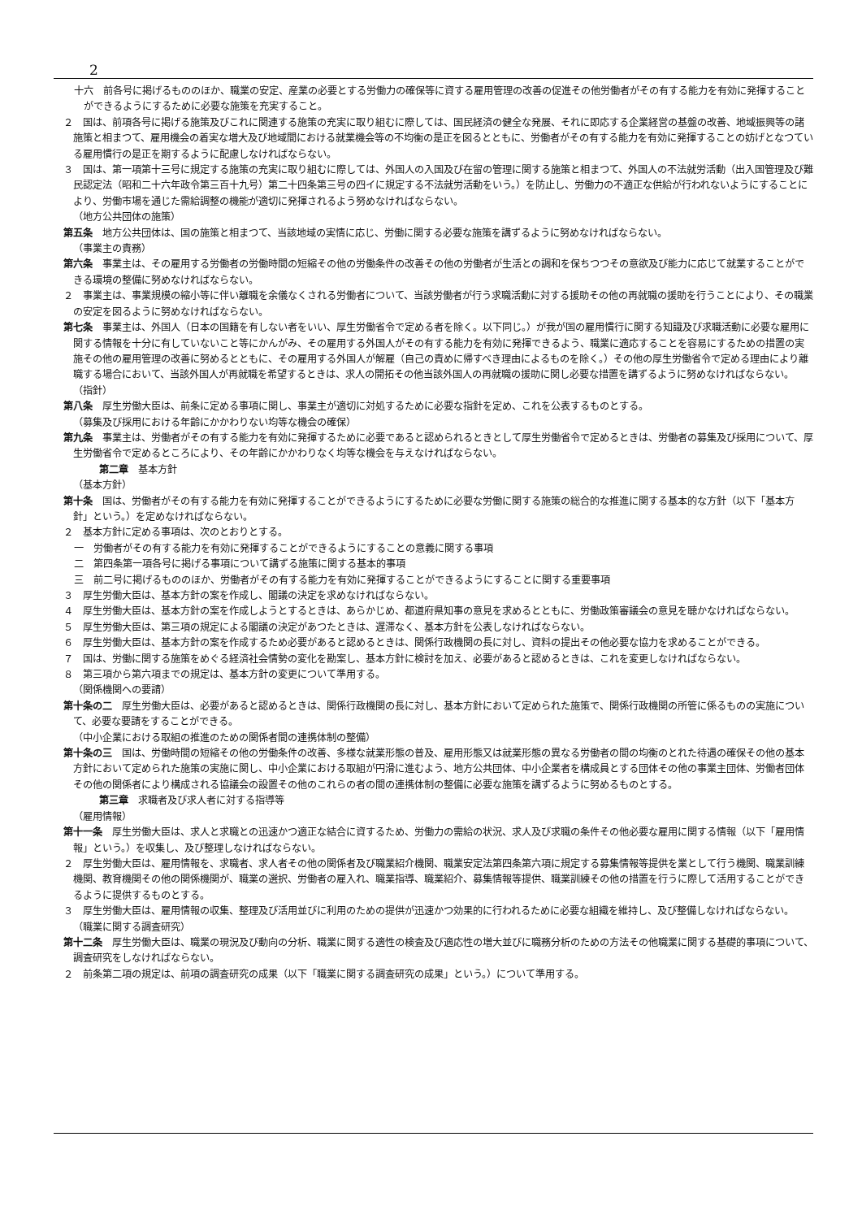2
十六　前各号に掲げるもののほか、職業の安定、産業の必要とする労働力の確保等に資する雇用管理の改善の促進その他労働者がその有する能力を有効に発揮することができるようにするために必要な施策を充実すること。
２　国は、前項各号に掲げる施策及びこれに関連する施策の充実に取り組むに際しては、国民経済の健全な発展、それに即応する企業経営の基盤の改善、地域振興等の諸施策と相まつて、雇用機会の着実な増大及び地域間における就業機会等の不均衡の是正を図るとともに、労働者がその有する能力を有効に発揮することの妨げとなつている雇用慣行の是正を期するように配慮しなければならない。
３　国は、第一項第十三号に規定する施策の充実に取り組むに際しては、外国人の入国及び在留の管理に関する施策と相まつて、外国人の不法就労活動（出入国管理及び難民認定法（昭和二十六年政令第三百十九号）第二十四条第三号の四イに規定する不法就労活動をいう。）を防止し、労働力の不適正な供給が行われないようにすることにより、労働市場を通じた需給調整の機能が適切に発揮されるよう努めなければならない。
（地方公共団体の施策）
第五条　地方公共団体は、国の施策と相まつて、当該地域の実情に応じ、労働に関する必要な施策を講ずるように努めなければならない。
（事業主の責務）
第六条　事業主は、その雇用する労働者の労働時間の短縮その他の労働条件の改善その他の労働者が生活との調和を保ちつつその意欲及び能力に応じて就業することができる環境の整備に努めなければならない。
２　事業主は、事業規模の縮小等に伴い離職を余儀なくされる労働者について、当該労働者が行う求職活動に対する援助その他の再就職の援助を行うことにより、その職業の安定を図るように努めなければならない。
第七条　事業主は、外国人（日本の国籍を有しない者をいい、厚生労働省令で定める者を除く。以下同じ。）が我が国の雇用慣行に関する知識及び求職活動に必要な雇用に関する情報を十分に有していないこと等にかんがみ、その雇用する外国人がその有する能力を有効に発揮できるよう、職業に適応することを容易にするための措置の実施その他の雇用管理の改善に努めるとともに、その雇用する外国人が解雇（自己の責めに帰すべき理由によるものを除く。）その他の厚生労働省令で定める理由により離職する場合において、当該外国人が再就職を希望するときは、求人の開拓その他当該外国人の再就職の援助に関し必要な措置を講ずるように努めなければならない。
（指針）
第八条　厚生労働大臣は、前条に定める事項に関し、事業主が適切に対処するために必要な指針を定め、これを公表するものとする。
（募集及び採用における年齢にかかわりない均等な機会の確保）
第九条　事業主は、労働者がその有する能力を有効に発揮するために必要であると認められるときとして厚生労働省令で定めるときは、労働者の募集及び採用について、厚生労働省令で定めるところにより、その年齢にかかわりなく均等な機会を与えなければならない。
第二章　基本方針
（基本方針）
第十条　国は、労働者がその有する能力を有効に発揮することができるようにするために必要な労働に関する施策の総合的な推進に関する基本的な方針（以下「基本方針」という。）を定めなければならない。
２　基本方針に定める事項は、次のとおりとする。
一　労働者がその有する能力を有効に発揮することができるようにすることの意義に関する事項
二　第四条第一項各号に掲げる事項について講ずる施策に関する基本的事項
三　前二号に掲げるもののほか、労働者がその有する能力を有効に発揮することができるようにすることに関する重要事項
３　厚生労働大臣は、基本方針の案を作成し、閣議の決定を求めなければならない。
４　厚生労働大臣は、基本方針の案を作成しようとするときは、あらかじめ、都道府県知事の意見を求めるとともに、労働政策審議会の意見を聴かなければならない。
５　厚生労働大臣は、第三項の規定による閣議の決定があつたときは、遅滞なく、基本方針を公表しなければならない。
６　厚生労働大臣は、基本方針の案を作成するため必要があると認めるときは、関係行政機関の長に対し、資料の提出その他必要な協力を求めることができる。
７　国は、労働に関する施策をめぐる経済社会情勢の変化を勘案し、基本方針に検討を加え、必要があると認めるときは、これを変更しなければならない。
８　第三項から第六項までの規定は、基本方針の変更について準用する。
（関係機関への要請）
第十条の二　厚生労働大臣は、必要があると認めるときは、関係行政機関の長に対し、基本方針において定められた施策で、関係行政機関の所管に係るものの実施について、必要な要請をすることができる。
（中小企業における取組の推進のための関係者間の連携体制の整備）
第十条の三　国は、労働時間の短縮その他の労働条件の改善、多様な就業形態の普及、雇用形態又は就業形態の異なる労働者の間の均衡のとれた待遇の確保その他の基本方針において定められた施策の実施に関し、中小企業における取組が円滑に進むよう、地方公共団体、中小企業者を構成員とする団体その他の事業主団体、労働者団体その他の関係者により構成される協議会の設置その他のこれらの者の間の連携体制の整備に必要な施策を講ずるように努めるものとする。
第三章　求職者及び求人者に対する指導等
（雇用情報）
第十一条　厚生労働大臣は、求人と求職との迅速かつ適正な結合に資するため、労働力の需給の状況、求人及び求職の条件その他必要な雇用に関する情報（以下「雇用情報」という。）を収集し、及び整理しなければならない。
２　厚生労働大臣は、雇用情報を、求職者、求人者その他の関係者及び職業紹介機関、職業安定法第四条第六項に規定する募集情報等提供を業として行う機関、職業訓練機関、教育機関その他の関係機関が、職業の選択、労働者の雇入れ、職業指導、職業紹介、募集情報等提供、職業訓練その他の措置を行うに際して活用することができるように提供するものとする。
３　厚生労働大臣は、雇用情報の収集、整理及び活用並びに利用のための提供が迅速かつ効果的に行われるために必要な組織を維持し、及び整備しなければならない。
（職業に関する調査研究）
第十二条　厚生労働大臣は、職業の現況及び動向の分析、職業に関する適性の検査及び適応性の増大並びに職務分析のための方法その他職業に関する基礎的事項について、調査研究をしなければならない。
２　前条第二項の規定は、前項の調査研究の成果（以下「職業に関する調査研究の成果」という。）について準用する。